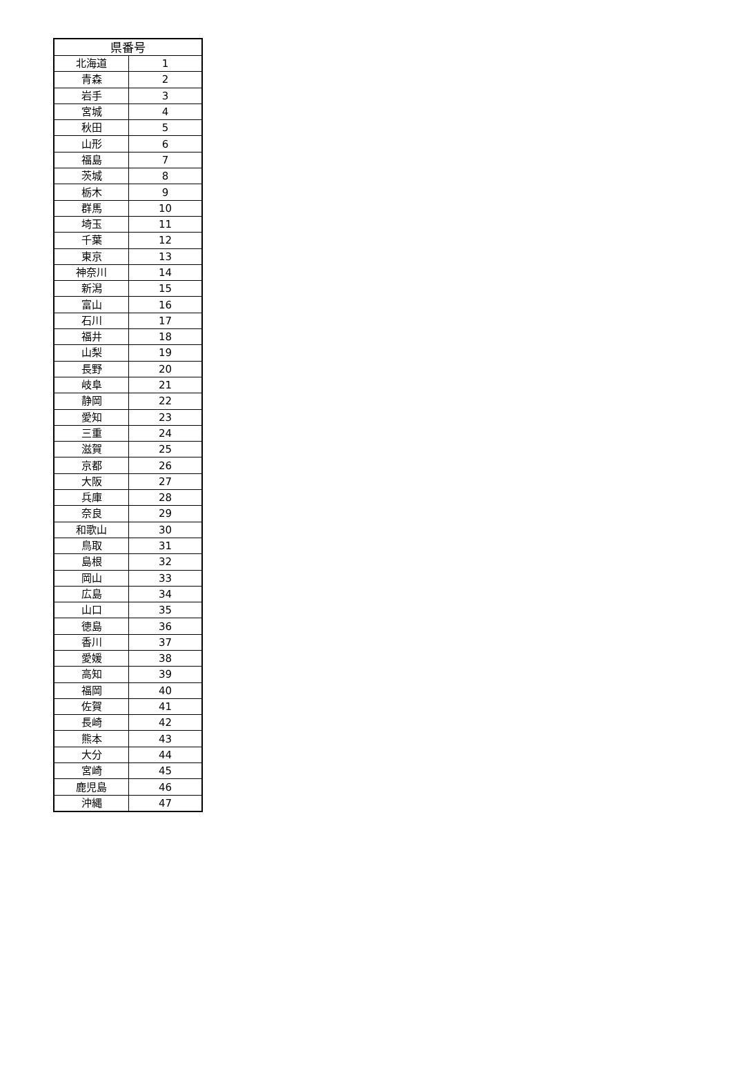| 県番号 | |
| --- | --- |
| 北海道 | 1 |
| 青森 | 2 |
| 岩手 | 3 |
| 宮城 | 4 |
| 秋田 | 5 |
| 山形 | 6 |
| 福島 | 7 |
| 茨城 | 8 |
| 栃木 | 9 |
| 群馬 | 10 |
| 埼玉 | 11 |
| 千葉 | 12 |
| 東京 | 13 |
| 神奈川 | 14 |
| 新潟 | 15 |
| 富山 | 16 |
| 石川 | 17 |
| 福井 | 18 |
| 山梨 | 19 |
| 長野 | 20 |
| 岐阜 | 21 |
| 静岡 | 22 |
| 愛知 | 23 |
| 三重 | 24 |
| 滋賀 | 25 |
| 京都 | 26 |
| 大阪 | 27 |
| 兵庫 | 28 |
| 奈良 | 29 |
| 和歌山 | 30 |
| 鳥取 | 31 |
| 島根 | 32 |
| 岡山 | 33 |
| 広島 | 34 |
| 山口 | 35 |
| 徳島 | 36 |
| 香川 | 37 |
| 愛媛 | 38 |
| 高知 | 39 |
| 福岡 | 40 |
| 佐賀 | 41 |
| 長崎 | 42 |
| 熊本 | 43 |
| 大分 | 44 |
| 宮崎 | 45 |
| 鹿児島 | 46 |
| 沖縄 | 47 |